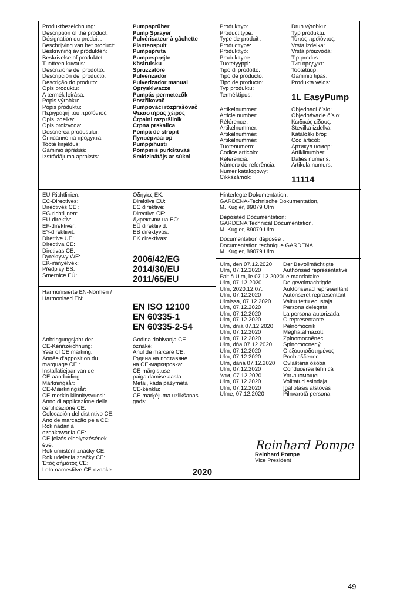Produktbezeichnung:
Description of the product:
Désignation du produit :
Beschrijving van het product:
Beskrivning av produkten:
Beskrivelse af produktet:
Tuotteen kuvaus:
Descrizione del prodotto:
Descripción del producto:
Descrição do produto:
Opis produktu:
A termék leírása:
Popis výrobku:
Popis produktu:
Περιγραφή του προϊόντος:
Opis izdelka:
Opis proizvoda:
Descrierea produsului:
Описание на продукта:
Toote kirjeldus:
Gaminio aprašas:
Izstrādājuma apraksts:
Pumpsprüher
Pump Sprayer
Pulvérisateur à gâchette
Plantenspuit
Pumpspruta
Pumpesprøjte
Käsiruisku
Spruzzatore
Pulverizador
Pulverizador manual
Opryskiwacze
Pumpás permetezők
Postřikovač
Pumpovací rozprašovač
Ψεκαστήρας χειρός
Črpalni razpršilnik
Crpna prskalica
Pompă de stropit
Пулверизатор
Pumppihusti
Pompinis purkštuvas
Smidzinātājs ar sūkni
Produkttyp:
Product type:
Type de produit :
Producttype:
Produkttyp:
Produkttype:
Tuotetyyppi:
Tipo di prodotto:
Tipo de producto:
Tipo de producto:
Typ produktu:
Termékt­ípus:
Druh výrobku:
Typ produktu:
Τύπος προϊόντος:
Vrsta izdelka:
Vrsta proizvoda:
Tip produs:
Тип продукт:
Tootetüüp:
Gaminio tipas:
Produkta veids:
1L EasyPump
Artikelnummer:
Article number:
Référence :
Artikelnummer:
Artikelnummer:
Artikelnummer:
Tuotenumero:
Codice articolo:
Referencia:
Número de referência:
Numer katalogowy:
Cikkszámok:
Objednací číslo:
Objednávacie číslo:
Κωδικός είδους:
Številka izdelka:
Kataloški broj:
Cod articol:
Артикул номер:
Artiklinumber:
Dalies numeris:
Artikula numurs:
11114
EU-Richtlinien:
EC-Directives:
Directives CE :
EG-richtlijnen:
EU-direktiv:
EF-direktiver:
EY-direktiivit:
Direttive UE:
Directiva CE:
Diretivas CE:
Dyrektywy WE:
EK-irányelvek:
Předpisy ES:
Smernice EÚ:
Οδηγίες ΕΚ:
Direktive EU:
EC direktive:
Directive CE:
Директиви на ЕО:
EÜ direktiivid:
EB direktyvos:
EK direktīvas:
2006/42/EG
2014/30/EU
2011/65/EU
Hinterlegte Dokumentation:
GARDENA-Technische Dokumentation,
M. Kugler, 89079 Ulm
Deposited Documentation:
GARDENA Technical Documentation,
M. Kugler, 89079 Ulm
Documentation déposée :
Documentation technique GARDENA,
M. Kugler, 89079 Ulm
Ulm, den 07.12.2020
Ulm, 07.12.2020
Fait à Ulm, le 07.12.2020
Ulm, 07-12-2020
Ulm, 2020.12.07.
Ulm, 07.12.2020
Ulmissa, 07.12.2020
Ulm, 07.12.2020
Ulm, 07.12.2020
Ulm, 07.12.2020
Ulm, dnia 07.12.2020
Ulm, 07.12.2020
Ulm, 07.12.2020
Ulm, dňa 07.12.2020
Ulm, 07.12.2020
Ulm, 07.12.2020
Ulm, dana 07.12.2020
Ulm, 07.12.2020
Улм, 07.12.2020
Ulm, 07.12.2020
Ulm, 07.12.2020
Ulme, 07.12.2020
Der Bevollmächtigte
Authorised representative
Le mandataire
De gevolmachtigde
Auktoriserad representant
Autoriseret repræsentant
Valtuutettu edustaja
Persona delegata
La persona autorizada
O representante
Pełnomocnik
Meghatalmazott
Zplnomocněnec
Splnomocnený
Ο εξουσιοδοτημένος
Pooblaščenec
Ovlaštena osoba
Conducerea tehnică
Упълномощен
Volitatud esindaja
Įgaliotasis atstovas
Pilnvarotā persona
Reinhard Pompe
Reinhard Pompe
Vice President
Harmonisierte EN-Normen /
Harmonised EN:
EN ISO 12100
EN 60335-1
EN 60335-2-54
Anbringungsjahr der
CE-Kennzeichnung:
Year of CE marking:
Année d'apposition du
marquage CE :
Installatiejaar van de
CE-aanduiding:
Märkningsår:
CE-Mærkningsår:
CE-merkin kiinnitysvuosi:
Anno di applicazione della
certificazione CE:
Colocación del distintivo CE:
Ano de marcação pela CE:
Rok nadania
oznakowania CE:
CE-jelzés elhelyezésének
éve:
Rok umístění značky CE:
Rok udelenia značky CE:
Έτος σήματος CE:
Leto namestitve CE-oznake:
Godina dobivanja CE
oznake:
Anul de marcare CE:
Година на поставяне
на CE-маркировка:
CE-märgistuse
paigaldamise aasta:
Metai, kada pažymėta
CE-ženklu:
CE-marķējuma uzlikšanas
gads:
2020
49